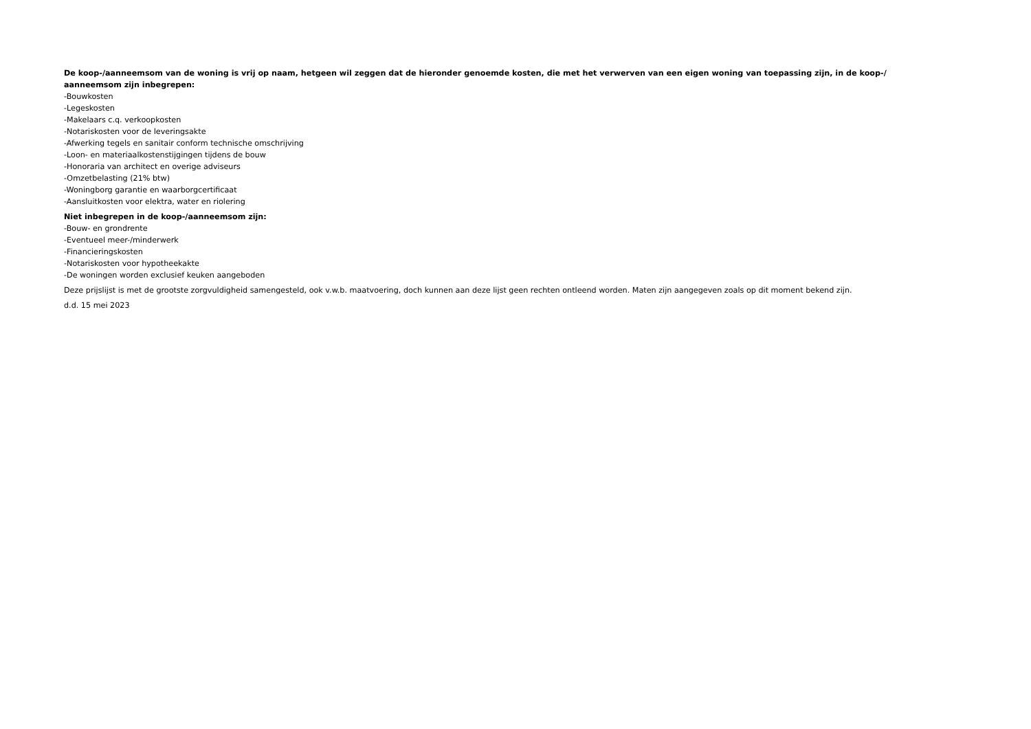De koop-/aanneemsom van de woning is vrij op naam, hetgeen wil zeggen dat de hieronder genoemde kosten, die met het verwerven van een eigen woning van toepassing zijn, in de koop-/ aanneemsom zijn inbegrepen:
-Bouwkosten
-Legeskosten
-Makelaars c.q. verkoopkosten
-Notariskosten voor de leveringsakte
-Afwerking tegels en sanitair conform technische omschrijving
-Loon- en materiaalkostenstijgingen tijdens de bouw
-Honoraria van architect en overige adviseurs
-Omzetbelasting (21% btw)
-Woningborg garantie en waarborgcertificaat
-Aansluitkosten voor elektra, water en riolering
Niet inbegrepen in de koop-/aanneemsom zijn:
-Bouw- en grondrente
-Eventueel meer-/minderwerk
-Financieringskosten
-Notariskosten voor hypotheekakte
-De woningen worden exclusief keuken aangeboden
Deze prijslijst is met de grootste zorgvuldigheid samengesteld, ook v.w.b. maatvoering, doch kunnen aan deze lijst geen rechten ontleend worden. Maten zijn aangegeven zoals op dit moment bekend zijn.
d.d. 15 mei 2023